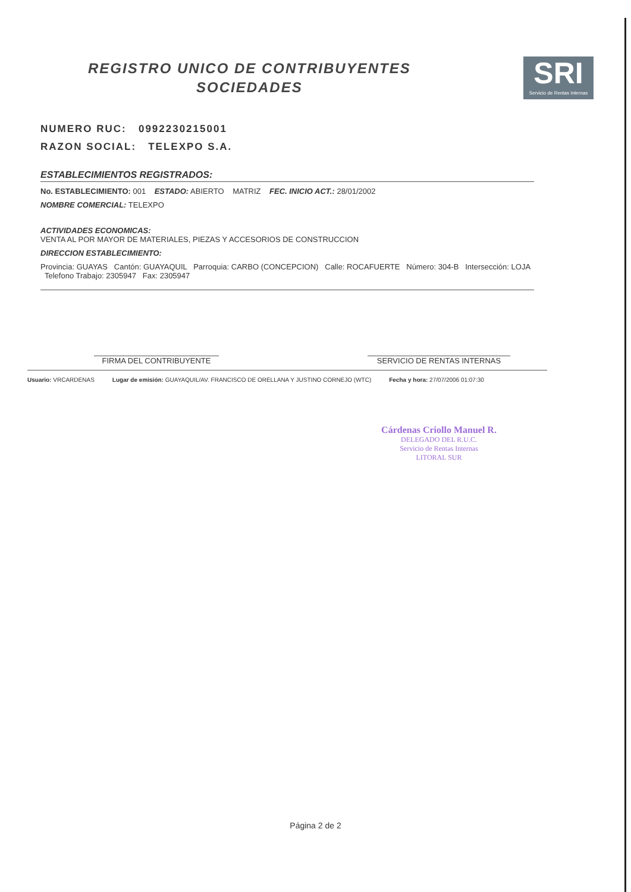REGISTRO UNICO DE CONTRIBUYENTES
SOCIEDADES
SRI
Servicio de Rentas Internas
NUMERO RUC: 0992230215001
RAZON SOCIAL: TELEXPO S.A.
ESTABLECIMIENTOS REGISTRADOS:
No. ESTABLECIMIENTO: 001 ESTADO: ABIERTO MATRIZ FEC. INICIO ACT.: 28/01/2002
NOMBRE COMERCIAL: TELEXPO
ACTIVIDADES ECONOMICAS:
VENTA AL POR MAYOR DE MATERIALES, PIEZAS Y ACCESORIOS DE CONSTRUCCION
DIRECCION ESTABLECIMIENTO:
Provincia: GUAYAS Cantón: GUAYAQUIL Parroquia: CARBO (CONCEPCION) Calle: ROCAFUERTE Número: 304-B Intersección: LOJA Telefono Trabajo: 2305947 Fax: 2305947
FIRMA DEL CONTRIBUYENTE SERVICIO DE RENTAS INTERNAS
Usuario: VRCARDENAS Lugar de emisión: GUAYAQUIL/AV. FRANCISCO DE ORELLANA Y JUSTINO CORNEJO (WTC) Fecha y hora: 27/07/2006 01:07:30
Cárdenas Criollo Manuel R.
DELEGADO DEL R.U.C.
Servicio de Rentas Internas
LITORAL SUR
Página 2 de 2